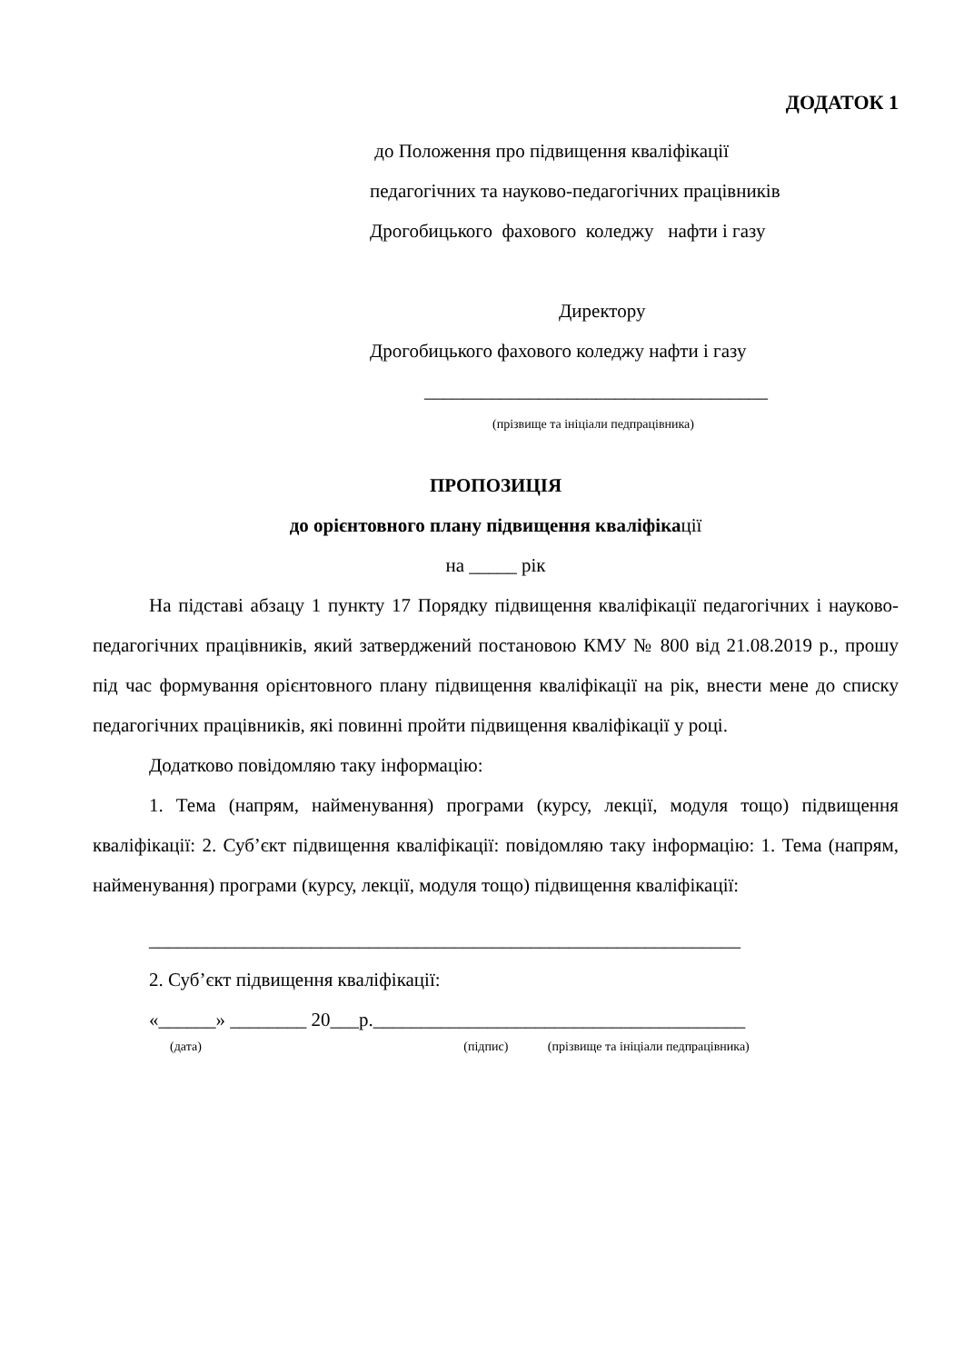ДОДАТОК 1
до Положення про підвищення кваліфікації
педагогічних та науково-педагогічних працівників
Дрогобицького фахового коледжу нафти і газу
Директору
Дрогобицького фахового коледжу нафти і газу
____________________________________
(прізвище та ініціали педпрацівника)
ПРОПОЗИЦІЯ
до орієнтовного плану підвищення кваліфікації
на _____ рік
На підставі абзацу 1 пункту 17 Порядку підвищення кваліфікації педагогічних і науково-педагогічних працівників, який затверджений постановою КМУ № 800 від 21.08.2019 р., прошу під час формування орієнтовного плану підвищення кваліфікації на рік, внести мене до списку педагогічних працівників, які повинні пройти підвищення кваліфікації у році.
Додатково повідомляю таку інформацію:
1. Тема (напрям, найменування) програми (курсу, лекції, модуля тощо) підвищення кваліфікації: 2. Суб’єкт підвищення кваліфікації: повідомляю таку інформацію: 1. Тема (напрям, найменування) програми (курсу, лекції, модуля тощо) підвищення кваліфікації:
______________________________________________________________
2. Суб’єкт підвищення кваліфікації:
«______» ________ 20___р._______________________________________
(дата) (підпис) (прізвище та ініціали педпрацівника)